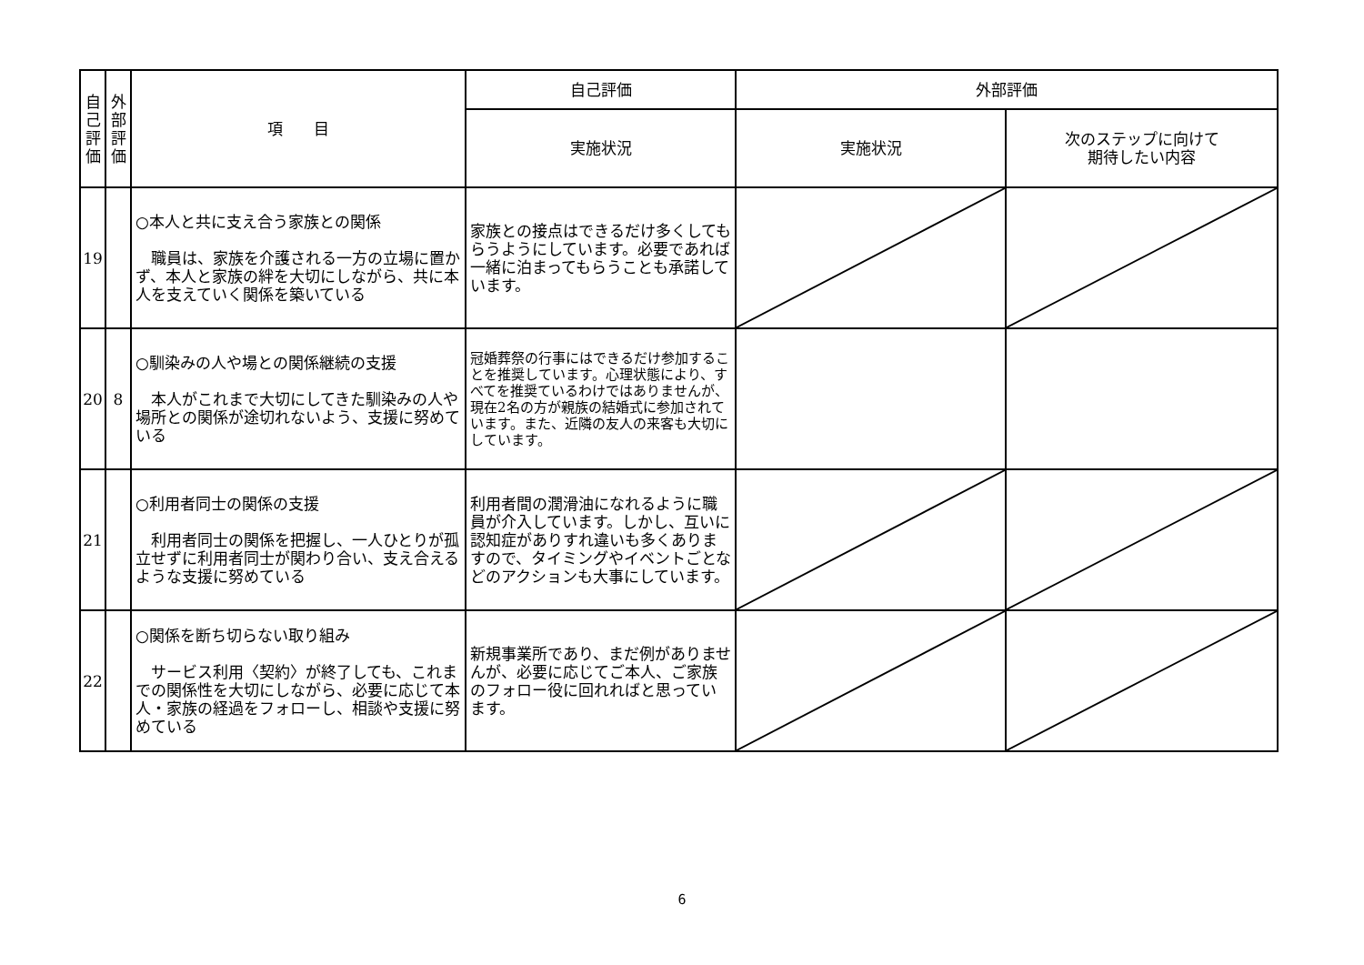| 自 己 評 価 | 外 部 評 価 | 項 目 | 自己評価 | 外部評価 | |
| --- | --- | --- | --- | --- | --- |
| | | | 実施状況 | 実施状況 | 次のステップに向けて 期待したい内容 |
| 19 | | ○本人と共に支え合う家族との関係 職員は、家族を介護される一方の立場に置かず、本人と家族の絆を大切にしながら、共に本人を支えていく関係を築いている | 家族との接点はできるだけ多くしてもらうようにしています。必要であれば一緒に泊まってもらうことも承諾しています。 | | |
| 20 | 8 | ○馴染みの人や場との関係継続の支援 本人がこれまで大切にしてきた馴染みの人や場所との関係が途切れないよう、支援に努めている | 冠婚葬祭の行事にはできるだけ参加することを推奨しています。心理状態により、すべてを推奨ているわけではありませんが、現在2名の方が親族の結婚式に参加されています。また、近隣の友人の来客も大切にしています。 | | |
| 21 | | ○利用者同士の関係の支援 利用者同士の関係を把握し、一人ひとりが孤立せずに利用者同士が関わり合い、支え合えるような支援に努めている | 利用者間の潤滑油になれるように職員が介入しています。しかし、互いに認知症がありすれ違いも多くありますので、タイミングやイベントごとなどのアクションも大事にしています。 | | |
| 22 | | ○関係を断ち切らない取り組み サービス利用〈契約〉が終了しても、これまでの関係性を大切にしながら、必要に応じて本人・家族の経過をフォローし、相談や支援に努めている | 新規事業所であり、まだ例がありませんが、必要に応じてご本人、ご家族のフォロー役に回れればと思っています。 | | |
6